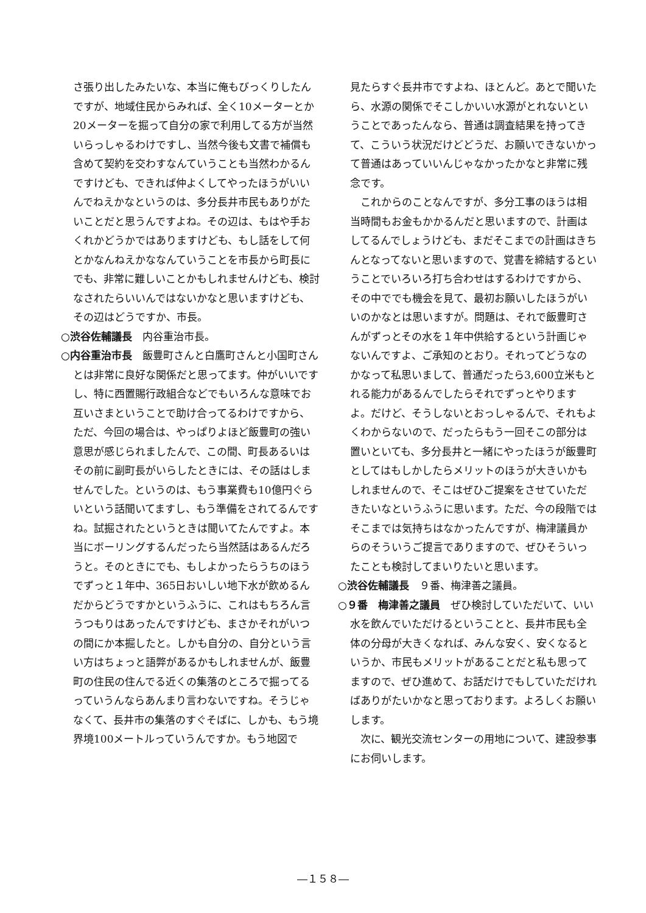さ張り出したみたいな、本当に俺もびっくりしたんですが、地域住民からみれば、全く10メーターとか20メーターを掘って自分の家で利用してる方が当然いらっしゃるわけですし、当然今後も文書で補償も含めて契約を交わすなんていうことも当然わかるんですけども、できれば仲よくしてやったほうがいいんでねえかなというのは、多分長井市民もありがたいことだと思うんですよね。その辺は、もはや手おくれかどうかではありますけども、もし話をして何とかなんねえかななんていうことを市長から町長にでも、非常に難しいことかもしれませんけども、検討なされたらいいんではないかなと思いますけども、その辺はどうですか、市長。
○渋谷佐輔議長　内谷重治市長。
○内谷重治市長　飯豊町さんと白鷹町さんと小国町さんとは非常に良好な関係だと思ってます。仲がいいですし、特に西置賜行政組合などでもいろんな意味でお互いさまということで助け合ってるわけですから、ただ、今回の場合は、やっぱりよほど飯豊町の強い意思が感じられましたんで、この間、町長あるいはその前に副町長がいらしたときには、その話はしませんでした。というのは、もう事業費も10億円ぐらいという話聞いてますし、もう準備をされてるんですね。試掘されたというときは聞いてたんですよ。本当にボーリングするんだったら当然話はあるんだろうと。そのときにでも、もしよかったらうちのほうでずっと１年中、365日おいしい地下水が飲めるんだからどうですかというふうに、これはもちろん言うつもりはあったんですけども、まさかそれがいつの間にか本掘したと。しかも自分の、自分という言い方はちょっと語弊があるかもしれませんが、飯豊町の住民の住んでる近くの集落のところで掘ってるっていうんならあんまり言わないですね。そうじゃなくて、長井市の集落のすぐそばに、しかも、もう境界境100メートルっていうんですか。もう地図で
見たらすぐ長井市ですよね、ほとんど。あとで聞いたら、水源の関係でそこしかいい水源がとれないということであったんなら、普通は調査結果を持ってきて、こういう状況だけどどうだ、お願いできないかって普通はあっていいんじゃなかったかなと非常に残念です。
これからのことなんですが、多分工事のほうは相当時間もお金もかかるんだと思いますので、計画はしてるんでしょうけども、まだそこまでの計画はきちんとなってないと思いますので、覚書を締結するということでいろいろ打ち合わせはするわけですから、その中ででも機会を見て、最初お願いしたほうがいいのかなとは思いますが。問題は、それで飯豊町さんがずっとその水を１年中供給するという計画じゃないんですよ、ご承知のとおり。それってどうなのかなって私思いまして、普通だったら3,600立米もとれる能力があるんでしたらそれでずっとやりますよ。だけど、そうしないとおっしゃるんで、それもよくわからないので、だったらもう一回そこの部分は置いといても、多分長井と一緒にやったほうが飯豊町としてはもしかしたらメリットのほうが大きいかもしれませんので、そこはぜひご提案をさせていただきたいなというふうに思います。ただ、今の段階ではそこまでは気持ちはなかったんですが、梅津議員からのそういうご提言でありますので、ぜひそういったことも検討してまいりたいと思います。
○渋谷佐輔議長　９番、梅津善之議員。
○９番　梅津善之議員　ぜひ検討していただいて、いい水を飲んでいただけるということと、長井市民も全体の分母が大きくなれば、みんな安く、安くなるというか、市民もメリットがあることだと私も思ってますので、ぜひ進めて、お話だけでもしていただければありがたいかなと思っております。よろしくお願いします。
次に、観光交流センターの用地について、建設参事にお伺いします。
―１５８―